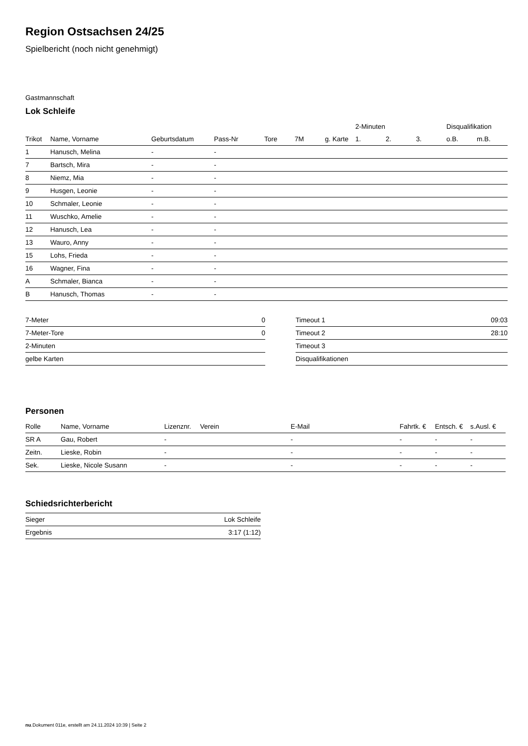Region Ostsachsen 24/25
Spielbericht (noch nicht genehmigt)
Gastmannschaft
Lok Schleife
| | | | | | | | 2-Minuten | | | Disqualifikation | |
| --- | --- | --- | --- | --- | --- | --- | --- | --- | --- | --- | --- |
| Trikot | Name, Vorname | Geburtsdatum | Pass-Nr | Tore | 7M | g. Karte | 1. | 2. | 3. | o.B. | m.B. |
| 1 | Hanusch, Melina | - | - | | | | | | | | |
| 7 | Bartsch, Mira | - | - | | | | | | | | |
| 8 | Niemz, Mia | - | - | | | | | | | | |
| 9 | Husgen, Leonie | - | - | | | | | | | | |
| 10 | Schmaler, Leonie | - | - | | | | | | | | |
| 11 | Wuschko, Amelie | - | - | | | | | | | | |
| 12 | Hanusch, Lea | - | - | | | | | | | | |
| 13 | Wauro, Anny | - | - | | | | | | | | |
| 15 | Lohs, Frieda | - | - | | | | | | | | |
| 16 | Wagner, Fina | - | - | | | | | | | | |
| A | Schmaler, Bianca | - | - | | | | | | | | |
| B | Hanusch, Thomas | - | - | | | | | | | | |
| 7-Meter | 0 |
| 7-Meter-Tore | 0 |
| 2-Minuten | |
| gelbe Karten | |
| Timeout 1 | 09:03 |
| Timeout 2 | 28:10 |
| Timeout 3 | |
| Disqualifikationen | |
Personen
| Rolle | Name, Vorname | Lizenznr. | Verein | E-Mail | Fahrtk. € | Entsch. € | s.Ausl. € |
| --- | --- | --- | --- | --- | --- | --- | --- |
| SR A | Gau, Robert | - | | - | - | - | - |
| Zeitn. | Lieske, Robin | - | | - | - | - | - |
| Sek. | Lieske, Nicole Susann | - | | - | - | - | - |
Schiedsrichterbericht
| Sieger | Lok Schleife |
| Ergebnis | 3:17 (1:12) |
nu.Dokument 011e, erstellt am 24.11.2024 10:39 | Seite 2